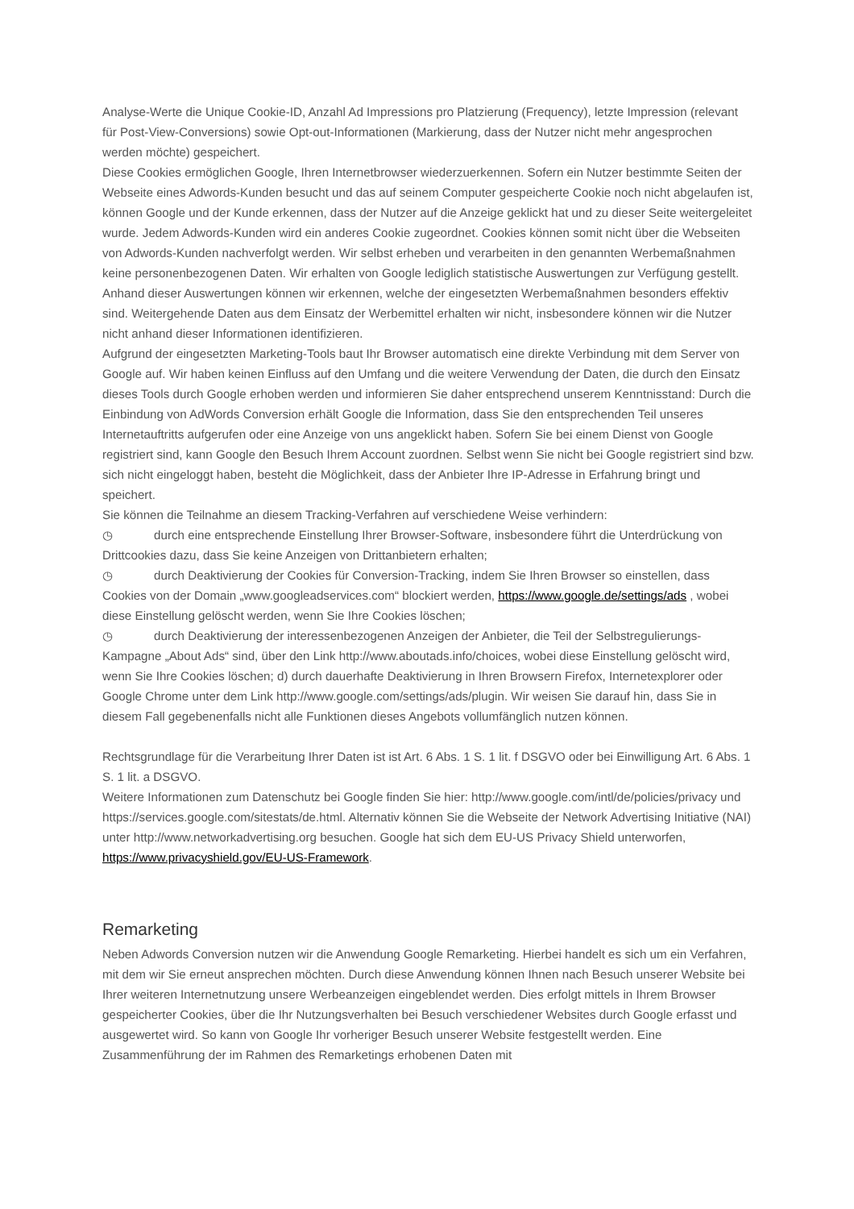Analyse-Werte die Unique Cookie-ID, Anzahl Ad Impressions pro Platzierung (Frequency), letzte Impression (relevant für Post-View-Conversions) sowie Opt-out-Informationen (Markierung, dass der Nutzer nicht mehr angesprochen werden möchte) gespeichert.
Diese Cookies ermöglichen Google, Ihren Internetbrowser wiederzuerkennen. Sofern ein Nutzer bestimmte Seiten der Webseite eines Adwords-Kunden besucht und das auf seinem Computer gespeicherte Cookie noch nicht abgelaufen ist, können Google und der Kunde erkennen, dass der Nutzer auf die Anzeige geklickt hat und zu dieser Seite weitergeleitet wurde. Jedem Adwords-Kunden wird ein anderes Cookie zugeordnet. Cookies können somit nicht über die Webseiten von Adwords-Kunden nachverfolgt werden. Wir selbst erheben und verarbeiten in den genannten Werbemaßnahmen keine personenbezogenen Daten. Wir erhalten von Google lediglich statistische Auswertungen zur Verfügung gestellt. Anhand dieser Auswertungen können wir erkennen, welche der eingesetzten Werbemaßnahmen besonders effektiv sind. Weitergehende Daten aus dem Einsatz der Werbemittel erhalten wir nicht, insbesondere können wir die Nutzer nicht anhand dieser Informationen identifizieren.
Aufgrund der eingesetzten Marketing-Tools baut Ihr Browser automatisch eine direkte Verbindung mit dem Server von Google auf. Wir haben keinen Einfluss auf den Umfang und die weitere Verwendung der Daten, die durch den Einsatz dieses Tools durch Google erhoben werden und informieren Sie daher entsprechend unserem Kenntnisstand: Durch die Einbindung von AdWords Conversion erhält Google die Information, dass Sie den entsprechenden Teil unseres Internetauftritts aufgerufen oder eine Anzeige von uns angeklickt haben. Sofern Sie bei einem Dienst von Google registriert sind, kann Google den Besuch Ihrem Account zuordnen. Selbst wenn Sie nicht bei Google registriert sind bzw. sich nicht eingeloggt haben, besteht die Möglichkeit, dass der Anbieter Ihre IP-Adresse in Erfahrung bringt und speichert.
Sie können die Teilnahme an diesem Tracking-Verfahren auf verschiedene Weise verhindern:
◷ durch eine entsprechende Einstellung Ihrer Browser-Software, insbesondere führt die Unterdrückung von Drittcookies dazu, dass Sie keine Anzeigen von Drittanbietern erhalten;
◷ durch Deaktivierung der Cookies für Conversion-Tracking, indem Sie Ihren Browser so einstellen, dass Cookies von der Domain „www.googleadservices.com“ blockiert werden, https://www.google.de/settings/ads , wobei diese Einstellung gelöscht werden, wenn Sie Ihre Cookies löschen;
◷ durch Deaktivierung der interessenbezogenen Anzeigen der Anbieter, die Teil der Selbstregulierungs-Kampagne „About Ads“ sind, über den Link http://www.aboutads.info/choices, wobei diese Einstellung gelöscht wird, wenn Sie Ihre Cookies löschen; d) durch dauerhafte Deaktivierung in Ihren Browsern Firefox, Internetexplorer oder Google Chrome unter dem Link http://www.google.com/settings/ads/plugin. Wir weisen Sie darauf hin, dass Sie in diesem Fall gegebenenfalls nicht alle Funktionen dieses Angebots vollumfänglich nutzen können.
Rechtsgrundlage für die Verarbeitung Ihrer Daten ist ist Art. 6 Abs. 1 S. 1 lit. f DSGVO oder bei Einwilligung Art. 6 Abs. 1 S. 1 lit. a DSGVO.
Weitere Informationen zum Datenschutz bei Google finden Sie hier: http://www.google.com/intl/de/policies/privacy und https://services.google.com/sitestats/de.html. Alternativ können Sie die Webseite der Network Advertising Initiative (NAI) unter http://www.networkadvertising.org besuchen. Google hat sich dem EU-US Privacy Shield unterworfen, https://www.privacyshield.gov/EU-US-Framework.
Remarketing
Neben Adwords Conversion nutzen wir die Anwendung Google Remarketing. Hierbei handelt es sich um ein Verfahren, mit dem wir Sie erneut ansprechen möchten. Durch diese Anwendung können Ihnen nach Besuch unserer Website bei Ihrer weiteren Internetnutzung unsere Werbeanzeigen eingeblendet werden. Dies erfolgt mittels in Ihrem Browser gespeicherter Cookies, über die Ihr Nutzungsverhalten bei Besuch verschiedener Websites durch Google erfasst und ausgewertet wird. So kann von Google Ihr vorheriger Besuch unserer Website festgestellt werden. Eine Zusammenführung der im Rahmen des Remarketings erhobenen Daten mit